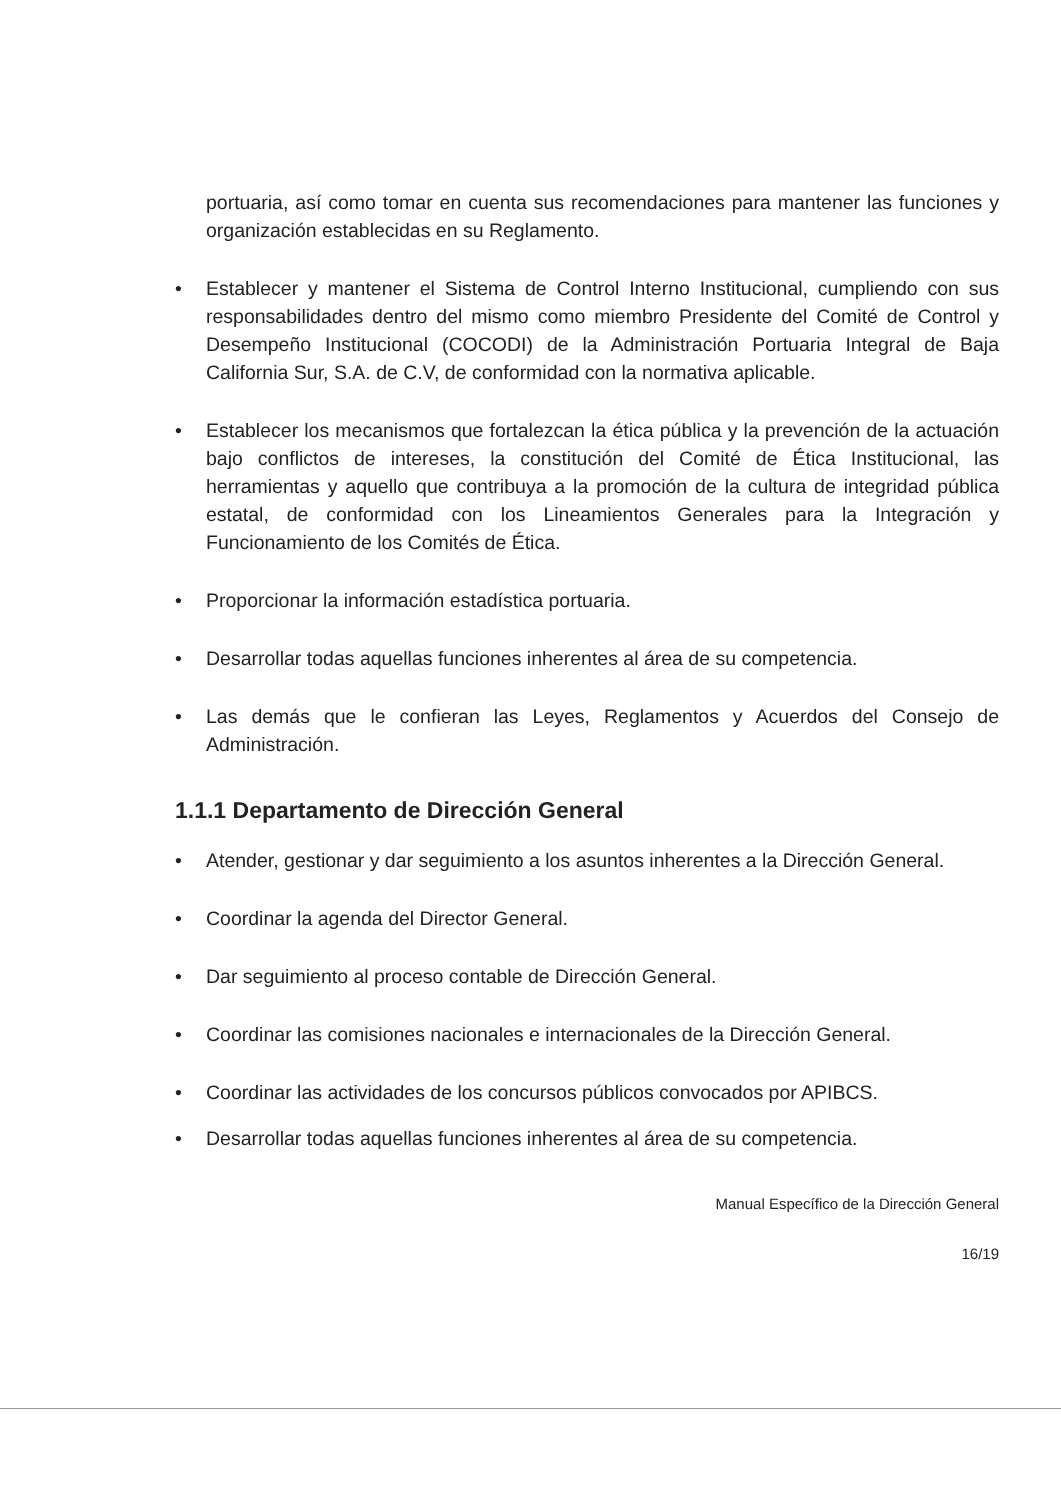portuaria, así como tomar en cuenta sus recomendaciones para mantener las funciones y organización establecidas en su Reglamento.
• Establecer y mantener el Sistema de Control Interno Institucional, cumpliendo con sus responsabilidades dentro del mismo como miembro Presidente del Comité de Control y Desempeño Institucional (COCODI) de la Administración Portuaria Integral de Baja California Sur, S.A. de C.V, de conformidad con la normativa aplicable.
• Establecer los mecanismos que fortalezcan la ética pública y la prevención de la actuación bajo conflictos de intereses, la constitución del Comité de Ética Institucional, las herramientas y aquello que contribuya a la promoción de la cultura de integridad pública estatal, de conformidad con los Lineamientos Generales para la Integración y Funcionamiento de los Comités de Ética.
• Proporcionar la información estadística portuaria.
• Desarrollar todas aquellas funciones inherentes al área de su competencia.
• Las demás que le confieran las Leyes, Reglamentos y Acuerdos del Consejo de Administración.
1.1.1 Departamento de Dirección General
• Atender, gestionar y dar seguimiento a los asuntos inherentes a la Dirección General.
• Coordinar la agenda del Director General.
• Dar seguimiento al proceso contable de Dirección General.
• Coordinar las comisiones nacionales e internacionales de la Dirección General.
• Coordinar las actividades de los concursos públicos convocados por APIBCS.
• Desarrollar todas aquellas funciones inherentes al área de su competencia.
Manual Específico de la Dirección General
16/19